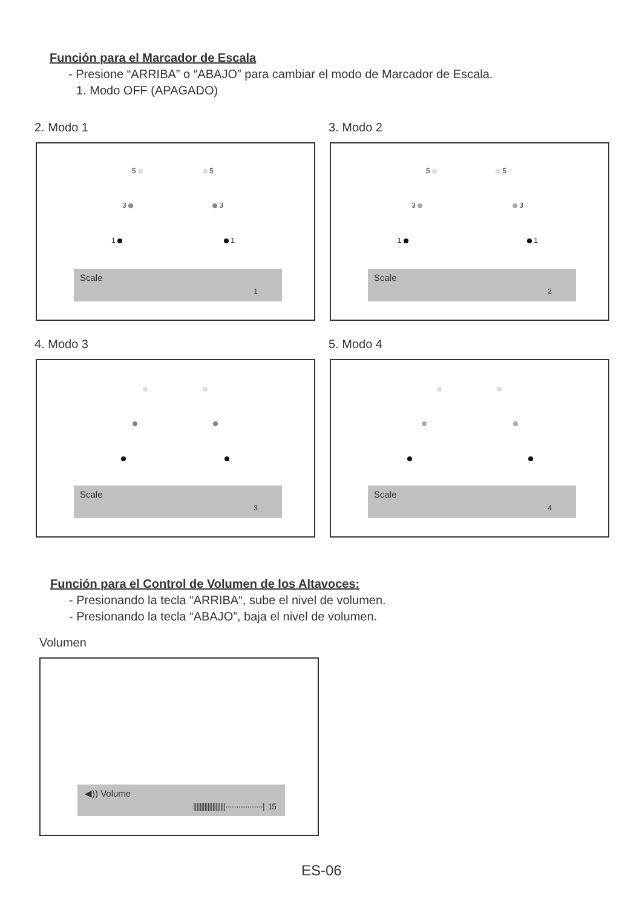Función para el Marcador de Escala
- Presione “ARRIBA” o “ABAJO” para cambiar el modo de Marcador de Escala.
1. Modo OFF (APAGADO)
2. Modo 1 3. Modo 2
5 5
3 3
1 1
Scale
1
5 5
3 3
1 1
Scale
2
4. Modo 3 5. Modo 4
Scale
3
Scale
4
Función para el Control de Volumen de los Altavoces:
- Presionando la tecla “ARRIBA“, sube el nivel de volumen.
- Presionando la tecla “ABAJO”, baja el nivel de volumen.
Volumen
◀)) Volume
||||||||||||||||||||·················| 15
ES-06